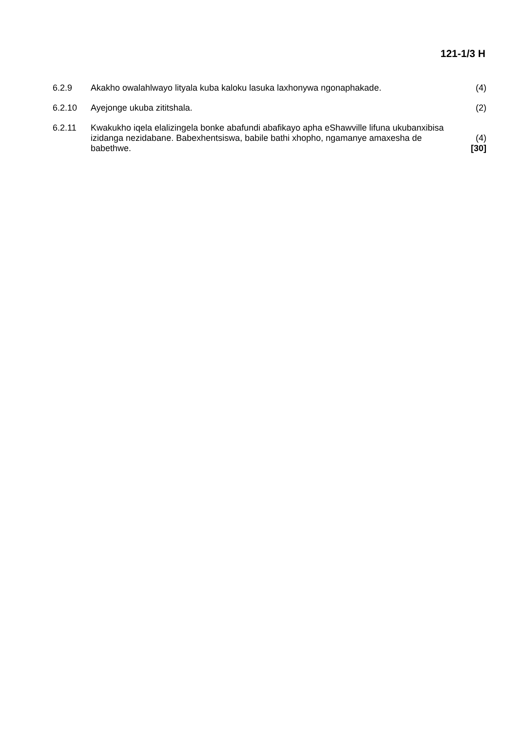121-1/3 H
| 6.2.9 | Akakho owalahlwayo lityala kuba kaloku lasuka laxhonywa ngonaphakade. | (4) |
| 6.2.10 | Ayejonge ukuba zititshala. | (2) |
| 6.2.11 | Kwakukho iqela elalizingela bonke abafundi abafikayo apha eShawville lifuna ukubanxibisa izidanga nezidabane. Babexhentsiswa, babile bathi xhopho, ngamanye amaxesha de babethwe. | (4) [30] |